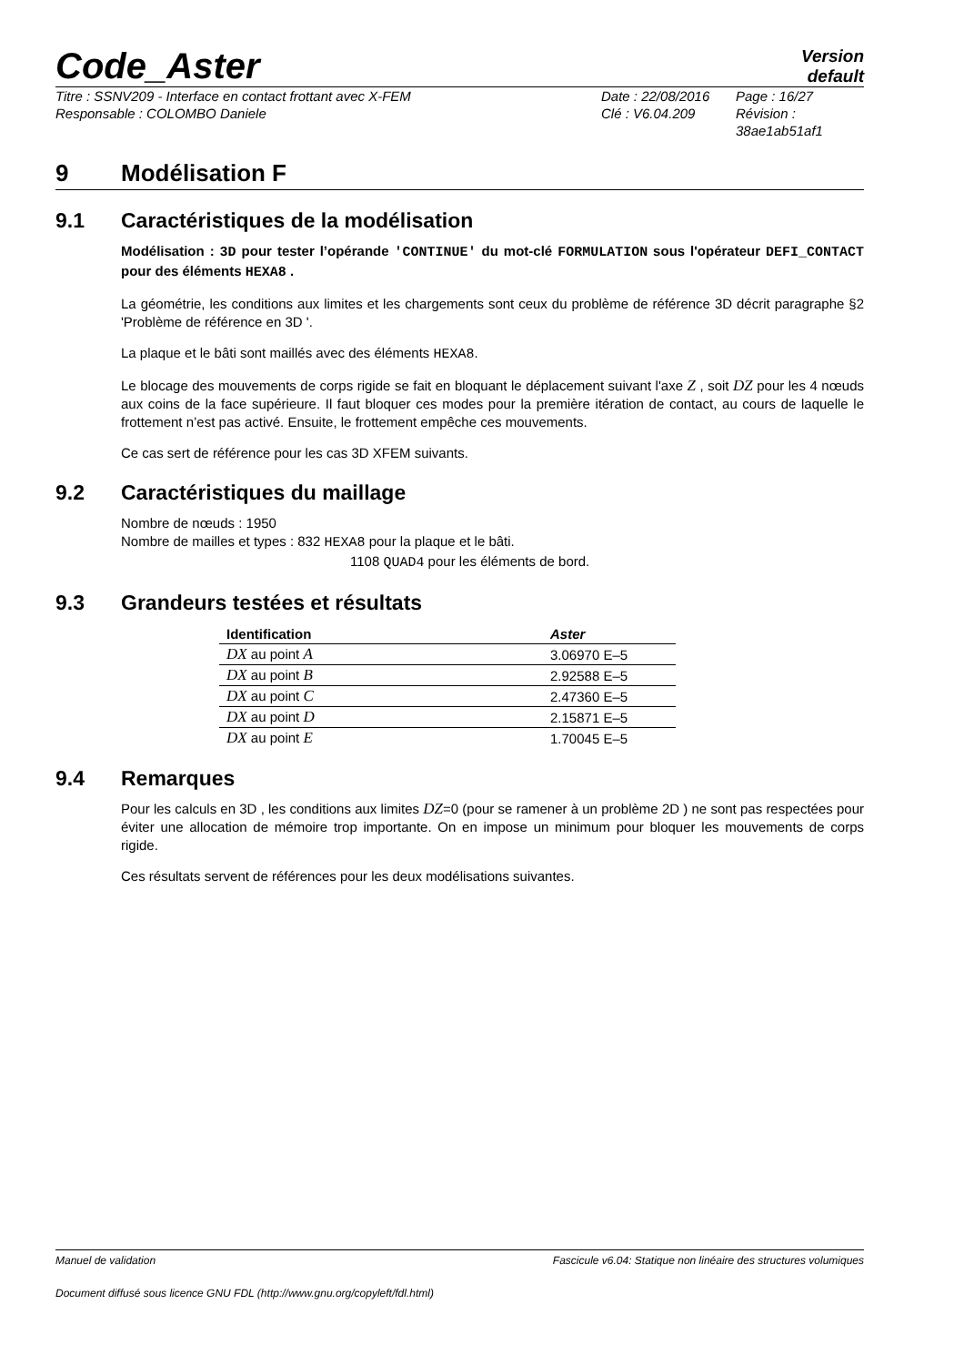Code_Aster
Version
default
Titre : SSNV209 - Interface en contact frottant avec X-FEM
Responsable : COLOMBO Daniele
Date : 22/08/2016
Clé : V6.04.209
Page : 16/27
Révision :
38ae1ab51af1
9 Modélisation F
9.1 Caractéristiques de la modélisation
Modélisation : 3D pour tester l’opérande 'CONTINUE' du mot-clé FORMULATION sous l'opérateur DEFI_CONTACT pour des éléments HEXA8 .
La géométrie, les conditions aux limites et les chargements sont ceux du problème de référence 3D décrit paragraphe §2 'Problème de référence en 3D '.
La plaque et le bâti sont maillés avec des éléments HEXA8.
Le blocage des mouvements de corps rigide se fait en bloquant le déplacement suivant l'axe Z , soit DZ pour les 4 nœuds aux coins de la face supérieure. Il faut bloquer ces modes pour la première itération de contact, au cours de laquelle le frottement n’est pas activé. Ensuite, le frottement empêche ces mouvements.
Ce cas sert de référence pour les cas 3D XFEM suivants.
9.2 Caractéristiques du maillage
Nombre de nœuds : 1950
Nombre de mailles et types : 832 HEXA8 pour la plaque et le bâti.
1108 QUAD4 pour les éléments de bord.
9.3 Grandeurs testées et résultats
| Identification | Aster |
| --- | --- |
| DX au point A | 3.06970 E–5 |
| DX au point B | 2.92588 E–5 |
| DX au point C | 2.47360 E–5 |
| DX au point D | 2.15871 E–5 |
| DX au point E | 1.70045 E–5 |
9.4 Remarques
Pour les calculs en 3D , les conditions aux limites DZ=0 (pour se ramener à un problème 2D ) ne sont pas respectées pour éviter une allocation de mémoire trop importante. On en impose un minimum pour bloquer les mouvements de corps rigide.
Ces résultats servent de références pour les deux modélisations suivantes.
Manuel de validation Fascicule v6.04: Statique non linéaire des structures volumiques
Document diffusé sous licence GNU FDL (http://www.gnu.org/copyleft/fdl.html)